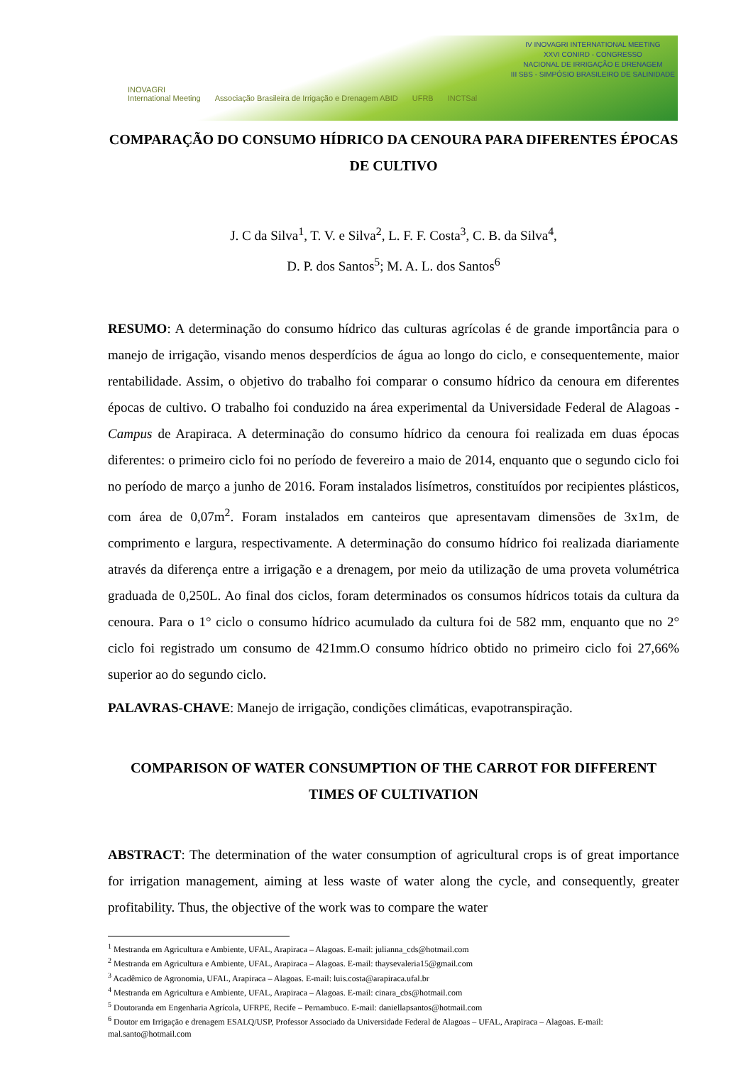IV INOVAGRI INTERNATIONAL MEETING
XXVI CONIRD - CONGRESSO
NACIONAL DE IRRIGAÇÃO E DRENAGEM
III SBS - SIMPÓSIO BRASILEIRO DE SALINIDADE
INOVAGRI
International Meeting Associação Brasileira de Irrigação e Drenagem ABID UFRB INCTSal
COMPARAÇÃO DO CONSUMO HÍDRICO DA CENOURA PARA DIFERENTES ÉPOCAS DE CULTIVO
J. C da Silva<sup>1</sup>, T. V. e Silva<sup>2</sup>, L. F. F. Costa<sup>3</sup>, C. B. da Silva<sup>4</sup>,
D. P. dos Santos<sup>5</sup>; M. A. L. dos Santos<sup>6</sup>
RESUMO: A determinação do consumo hídrico das culturas agrícolas é de grande importância para o manejo de irrigação, visando menos desperdícios de água ao longo do ciclo, e consequentemente, maior rentabilidade. Assim, o objetivo do trabalho foi comparar o consumo hídrico da cenoura em diferentes épocas de cultivo. O trabalho foi conduzido na área experimental da Universidade Federal de Alagoas - Campus de Arapiraca. A determinação do consumo hídrico da cenoura foi realizada em duas épocas diferentes: o primeiro ciclo foi no período de fevereiro a maio de 2014, enquanto que o segundo ciclo foi no período de março a junho de 2016. Foram instalados lisímetros, constituídos por recipientes plásticos, com área de 0,07m<sup>2</sup>. Foram instalados em canteiros que apresentavam dimensões de 3x1m, de comprimento e largura, respectivamente. A determinação do consumo hídrico foi realizada diariamente através da diferença entre a irrigação e a drenagem, por meio da utilização de uma proveta volumétrica graduada de 0,250L. Ao final dos ciclos, foram determinados os consumos hídricos totais da cultura da cenoura. Para o 1° ciclo o consumo hídrico acumulado da cultura foi de 582 mm, enquanto que no 2° ciclo foi registrado um consumo de 421mm.O consumo hídrico obtido no primeiro ciclo foi 27,66% superior ao do segundo ciclo.
PALAVRAS-CHAVE: Manejo de irrigação, condições climáticas, evapotranspiração.
COMPARISON OF WATER CONSUMPTION OF THE CARROT FOR DIFFERENT TIMES OF CULTIVATION
ABSTRACT: The determination of the water consumption of agricultural crops is of great importance for irrigation management, aiming at less waste of water along the cycle, and consequently, greater profitability. Thus, the objective of the work was to compare the water
<sup>1</sup> Mestranda em Agricultura e Ambiente, UFAL, Arapiraca – Alagoas. E-mail: julianna_cds@hotmail.com
<sup>2</sup> Mestranda em Agricultura e Ambiente, UFAL, Arapiraca – Alagoas. E-mail: thaysevaleria15@gmail.com
<sup>3</sup> Acadêmico de Agronomia, UFAL, Arapiraca – Alagoas. E-mail: luis.costa@arapiraca.ufal.br
<sup>4</sup> Mestranda em Agricultura e Ambiente, UFAL, Arapiraca – Alagoas. E-mail: cinara_cbs@hotmail.com
<sup>5</sup> Doutoranda em Engenharia Agrícola, UFRPE, Recife – Pernambuco. E-mail: daniellapsantos@hotmail.com
<sup>6</sup> Doutor em Irrigação e drenagem ESALQ/USP, Professor Associado da Universidade Federal de Alagoas – UFAL, Arapiraca – Alagoas. E-mail: mal.santo@hotmail.com